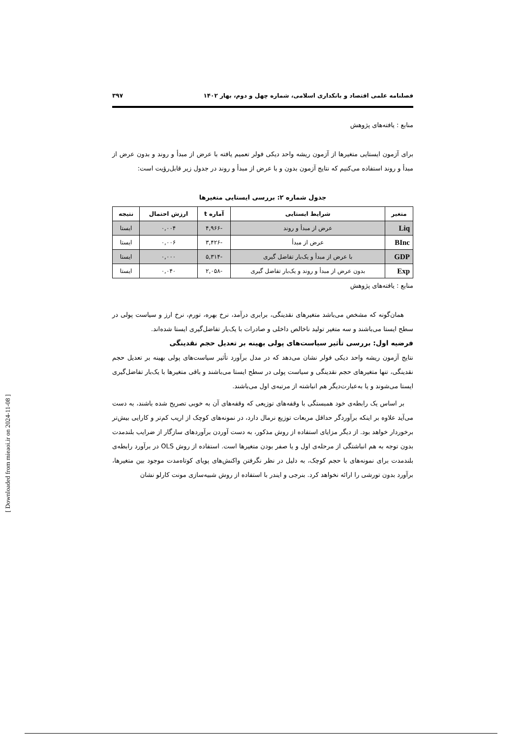فصلنامه علمی اقتصاد و بانکداری اسلامی، شماره چهل و دوم، بهار ۱۴۰۲ ۳۹۷
منابع : یافته‌های پژوهش
برای آزمون ایستایی متغیرها از آزمون ریشه واحد دیکی فولر تعمیم یافته با عرض از مبدأ و روند و بدون عرض از مبدأ و روند استفاده می‌کنیم که نتایج آزمون بدون و با عرض از مبدأ و روند در جدول زیر قابل‌رؤیت است:
جدول شماره ۲: بررسی ایستایی متغیرها
| متغیر | شرایط ایستایی | آماره t | ارزش احتمال | نتیجه |
| --- | --- | --- | --- | --- |
| Liq | عرض از مبدأ و روند | -۴,۹۶۶ | ۰,۰۰۴ | ایستا |
| BInc | عرض از مبدأ | -۳,۴۲۶ | ۰,۰۰۶ | ایستا |
| GDP | با عرض از مبدأ و یک‌بار تفاضل گیری | -۵,۳۱۴ | ۰,۰۰۰ | ایستا |
| Exp | بدون عرض از مبدأ و روند و یک‌بار تفاضل گیری | -۲,۰۵۸ | ۰,۰۴۰ | ایستا |
منابع : یافته‌های پژوهش
همان‌گونه که مشخص می‌باشد متغیرهای نقدینگی، برابری درآمد، نرخ بهره، تورم، نرخ ارز و سیاست پولی در سطح ایستا می‌باشند و سه متغیر تولید ناخالص داخلی و صادرات با یک‌بار تفاضل‌گیری ایستا شده‌اند.
فرضیه اول: بررسی تأثیر سیاست‌های پولی بهینه بر تعدیل حجم نقدینگی
نتایج آزمون ریشه واحد دیکی فولر نشان می‌دهد که در مدل برآورد تأثیر سیاست‌های پولی بهینه بر تعدیل حجم نقدینگی، تنها متغیرهای حجم نقدینگی و سیاست پولی در سطح ایستا می‌باشند و باقی متغیرها با یک‌بار تفاضل‌گیری ایستا می‌شوند و یا به‌عبارت‌دیگر هم انباشته از مرتبه‌ی اول می‌باشند.
بر اساس یک رابطه‌ی خود همبستگی با وقفه‌های توزیعی که وقفه‌های آن به خوبی تصریح شده باشند، به دست می‌آید علاوه بر اینکه برآوردگر حداقل مربعات توزیع نرمال دارد، در نمونه‌های کوچک از اریب کم‌تر و کارایی بیش‌تر برخوردار خواهد بود. از دیگر مزایای استفاده از روش مذکور، به دست آوردن برآوردهای سازگار از ضرایب بلندمدت بدون توجه به هم انباشتگی از مرحله‌ی اول و یا صفر بودن متغیرها است. استفاده از روش OLS در برآورد رابطه‌ی بلندمدت برای نمونه‌های با حجم کوچک، به دلیل در نظر نگرفتن واکنش‌های پویای کوتاه‌مدت موجود بین متغیرها، برآورد بدون تورشی را ارائه نخواهد کرد. بنرجی و ایندر با استفاده از روش شبیه‌سازی مونت کارلو نشان
[ Downloaded from mieaoi.ir on 2024-11-08 ]